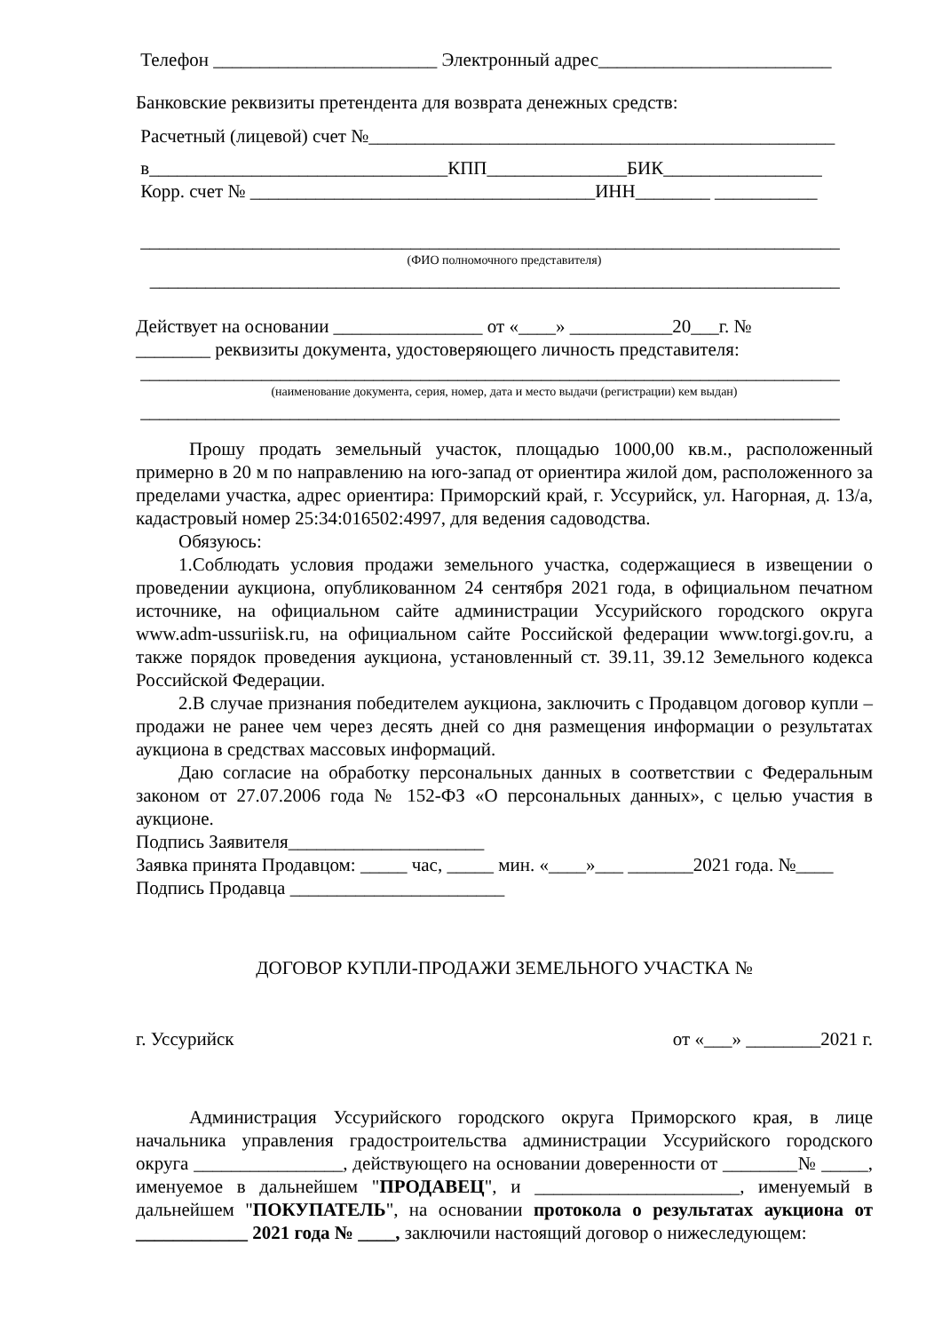Телефон ________________________ Электронный адрес_________________________
Банковские реквизиты претендента для возврата денежных средств:
Расчетный (лицевой) счет №__________________________________________________
в________________________________КПП_______________БИК_________________
Корр. счет № _____________________________________ИНН________ ___________
___________________________________________________________________________
(ФИО полномочного представителя)
__________________________________________________________________________
Действует на основании ________________ от «____» ___________20___г. №
________ реквизиты документа, удостоверяющего личность представителя:
___________________________________________________________________________
(наименование документа, серия, номер, дата и место выдачи (регистрации) кем выдан)
___________________________________________________________________________
Прошу продать земельный участок, площадью 1000,00 кв.м., расположенный примерно в 20 м по направлению на юго-запад от ориентира жилой дом, расположенного за пределами участка, адрес ориентира: Приморский край, г. Уссурийск, ул. Нагорная, д. 13/а, кадастровый номер 25:34:016502:4997, для ведения садоводства.
Обязуюсь:
1.Соблюдать условия продажи земельного участка, содержащиеся в извещении о проведении аукциона, опубликованном 24 сентября 2021 года, в официальном печатном источнике, на официальном сайте администрации Уссурийского городского округа www.adm-ussuriisk.ru, на официальном сайте Российской федерации www.torgi.gov.ru, а также порядок проведения аукциона, установленный ст. 39.11, 39.12 Земельного кодекса Российской Федерации.
2.В случае признания победителем аукциона, заключить с Продавцом договор купли – продажи не ранее чем через десять дней со дня размещения информации о результатах аукциона в средствах массовых информаций.
Даю согласие на обработку персональных данных в соответствии с Федеральным законом от 27.07.2006 года № 152-ФЗ «О персональных данных», с целью участия в аукционе.
Подпись Заявителя_____________________
Заявка принята Продавцом: _____ час, _____ мин. «____»___ _______2021 года. №____
Подпись Продавца _______________________
ДОГОВОР КУПЛИ-ПРОДАЖИ ЗЕМЕЛЬНОГО УЧАСТКА №
г. Уссурийск от «___» ________2021 г.
Администрация Уссурийского городского округа Приморского края, в лице начальника управления градостроительства администрации Уссурийского городского округа ________________, действующего на основании доверенности от ________№ _____, именуемое в дальнейшем "ПРОДАВЕЦ", и ______________________, именуемый в дальнейшем "ПОКУПАТЕЛЬ", на основании протокола о результатах аукциона от ____________ 2021 года № ____, заключили настоящий договор о нижеследующем: